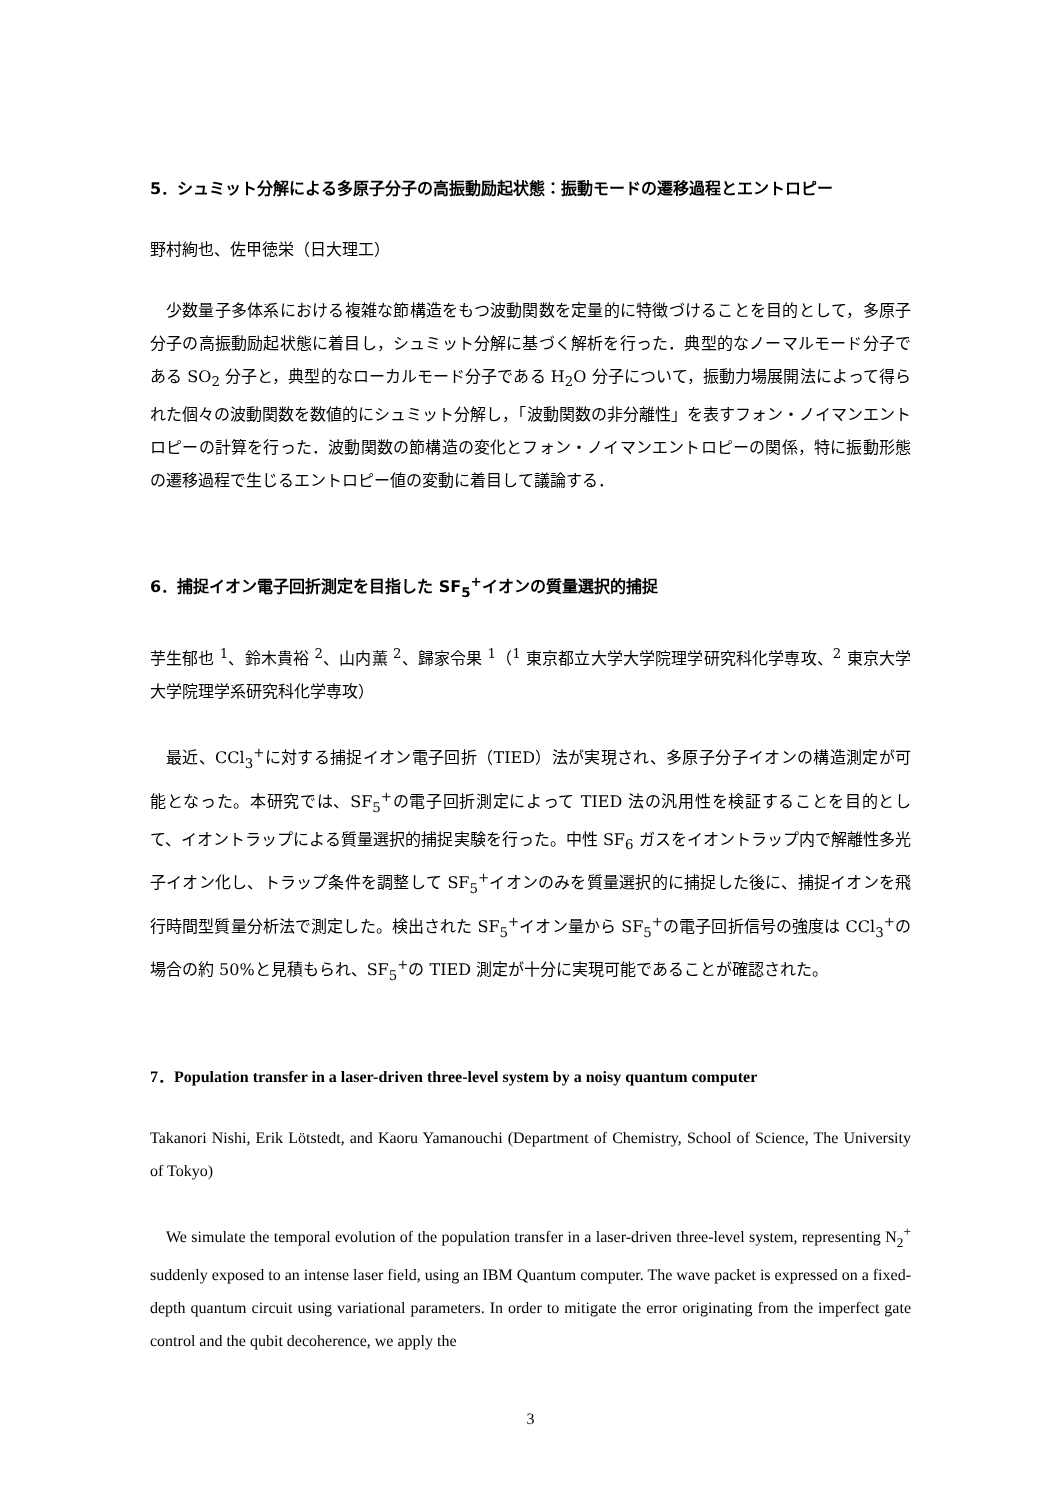5．シュミット分解による多原子分子の高振動励起状態：振動モードの遷移過程とエントロピー
野村絢也、佐甲徳栄（日大理工）
少数量子多体系における複雑な節構造をもつ波動関数を定量的に特徴づけることを目的として，多原子分子の高振動励起状態に着目し，シュミット分解に基づく解析を行った．典型的なノーマルモード分子である SO<sub>2</sub> 分子と，典型的なローカルモード分子である H<sub>2</sub>O 分子について，振動力場展開法によって得られた個々の波動関数を数値的にシュミット分解し，「波動関数の非分離性」を表すフォン・ノイマンエントロピーの計算を行った．波動関数の節構造の変化とフォン・ノイマンエントロピーの関係，特に振動形態の遷移過程で生じるエントロピー値の変動に着目して議論する．
6．捕捉イオン電子回折測定を目指した SF<sub>5</sub><sup>+</sup>イオンの質量選択的捕捉
芋生郁也 <sup>1</sup>、鈴木貴裕 <sup>2</sup>、山内薫 <sup>2</sup>、歸家令果 <sup>1</sup>（<sup>1</sup> 東京都立大学大学院理学研究科化学専攻、<sup>2</sup> 東京大学大学院理学系研究科化学専攻）
最近、CCl<sub>3</sub><sup>+</sup>に対する捕捉イオン電子回折（TIED）法が実現され、多原子分子イオンの構造測定が可能となった。本研究では、SF<sub>5</sub><sup>+</sup>の電子回折測定によって TIED 法の汎用性を検証することを目的として、イオントラップによる質量選択的捕捉実験を行った。中性 SF<sub>6</sub> ガスをイオントラップ内で解離性多光子イオン化し、トラップ条件を調整して SF<sub>5</sub><sup>+</sup>イオンのみを質量選択的に捕捉した後に、捕捉イオンを飛行時間型質量分析法で測定した。検出された SF<sub>5</sub><sup>+</sup>イオン量から SF<sub>5</sub><sup>+</sup>の電子回折信号の強度は CCl<sub>3</sub><sup>+</sup>の場合の約 50%と見積もられ、SF<sub>5</sub><sup>+</sup>の TIED 測定が十分に実現可能であることが確認された。
7．Population transfer in a laser-driven three-level system by a noisy quantum computer
Takanori Nishi, Erik Lötstedt, and Kaoru Yamanouchi (Department of Chemistry, School of Science, The University of Tokyo)
We simulate the temporal evolution of the population transfer in a laser-driven three-level system, representing N<sub>2</sub><sup>+</sup> suddenly exposed to an intense laser field, using an IBM Quantum computer. The wave packet is expressed on a fixed-depth quantum circuit using variational parameters. In order to mitigate the error originating from the imperfect gate control and the qubit decoherence, we apply the
3